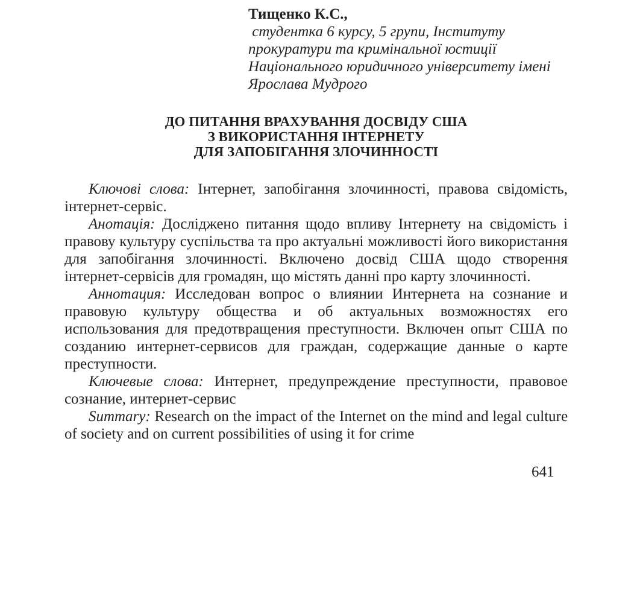Тищенко К.С.,
студентка 6 курсу, 5 групи, Інституту прокуратури та кримінальної юстиції Національного юридичного університету імені Ярослава Мудрого
ДО ПИТАННЯ ВРАХУВАННЯ ДОСВІДУ США
З ВИКОРИСТАННЯ ІНТЕРНЕТУ
ДЛЯ ЗАПОБІГАННЯ ЗЛОЧИННОСТІ
Ключові слова: Інтернет, запобігання злочинності, правова свідомість, інтернет-сервіс.
Анотація: Досліджено питання щодо впливу Інтернету на свідомість і правову культуру суспільства та про актуальні можливості його використання для запобігання злочинності. Включено досвід США щодо створення інтернет-сервісів для громадян, що містять данні про карту злочинності.
Аннотация: Исследован вопрос о влиянии Интернета на сознание и правовую культуру общества и об актуальных возможностях его использования для предотвращения преступности. Включен опыт США по созданию интернет-сервисов для граждан, содержащие данные о карте преступности.
Ключевые слова: Интернет, предупреждение преступности, правовое сознание, интернет-сервис
Summary: Research on the impact of the Internet on the mind and legal culture of society and on current possibilities of using it for crime
641